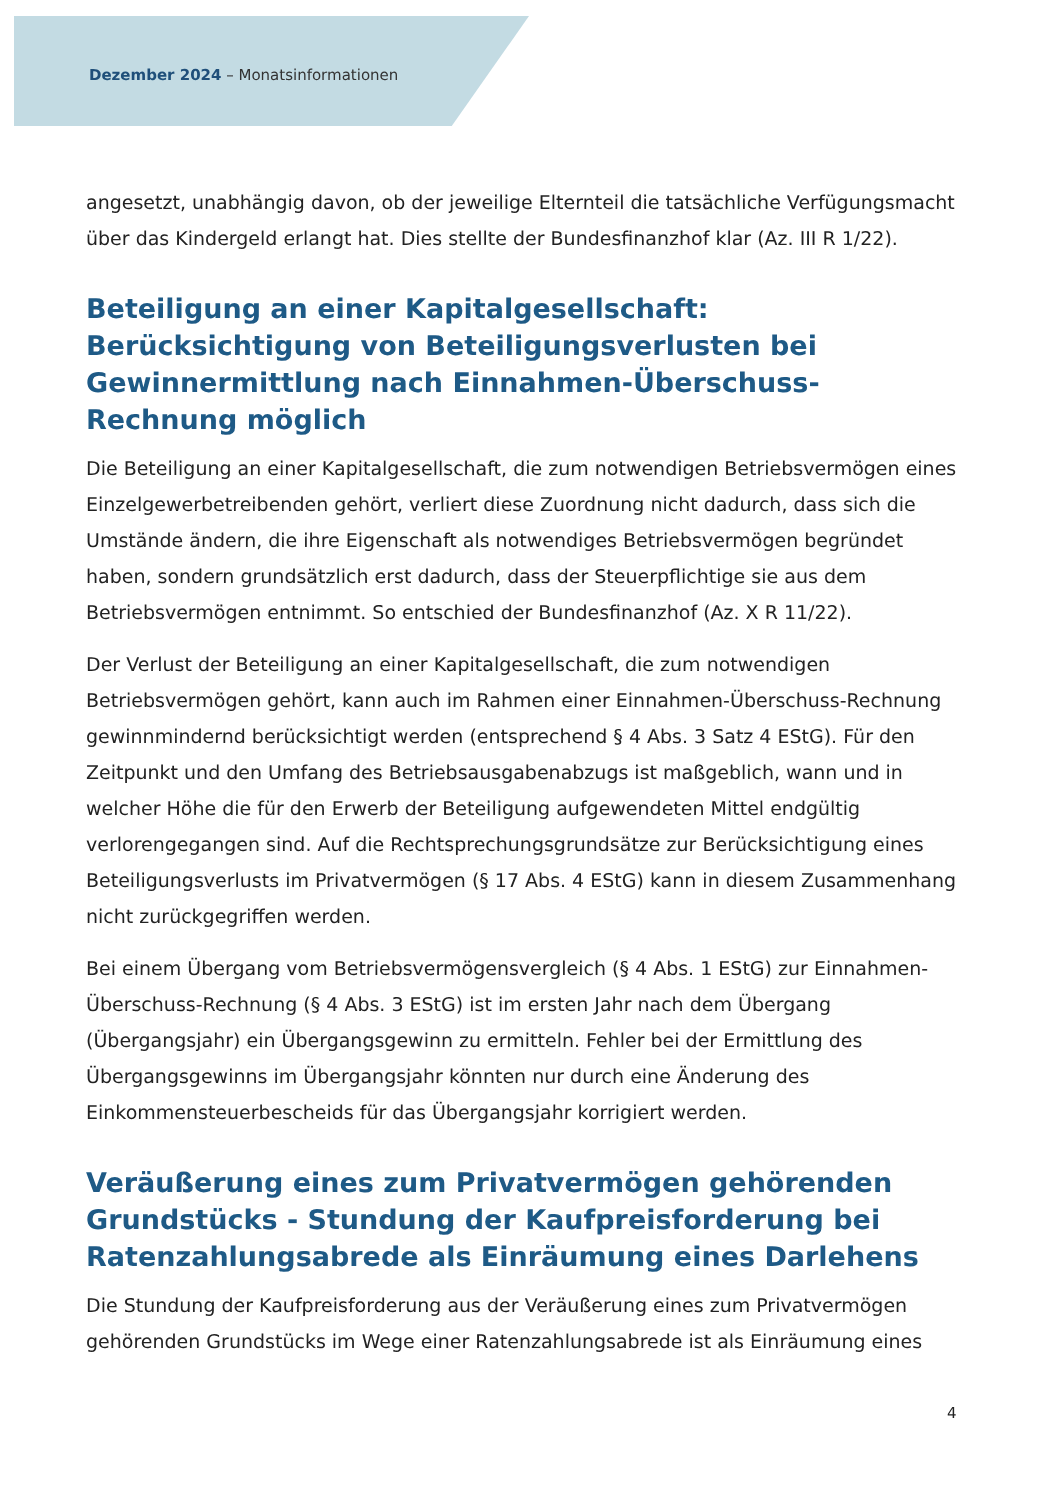Dezember 2024 – Monatsinformationen
angesetzt, unabhängig davon, ob der jeweilige Elternteil die tatsächliche Verfügungsmacht über das Kindergeld erlangt hat. Dies stellte der Bundesfinanzhof klar (Az. III R 1/22).
Beteiligung an einer Kapitalgesellschaft: Berücksichtigung von Beteiligungsverlusten bei Gewinnermittlung nach Einnahmen-Überschuss-Rechnung möglich
Die Beteiligung an einer Kapitalgesellschaft, die zum notwendigen Betriebsvermögen eines Einzelgewerbetreibenden gehört, verliert diese Zuordnung nicht dadurch, dass sich die Umstände ändern, die ihre Eigenschaft als notwendiges Betriebsvermögen begründet haben, sondern grundsätzlich erst dadurch, dass der Steuerpflichtige sie aus dem Betriebsvermögen entnimmt. So entschied der Bundesfinanzhof (Az. X R 11/22).
Der Verlust der Beteiligung an einer Kapitalgesellschaft, die zum notwendigen Betriebsvermögen gehört, kann auch im Rahmen einer Einnahmen-Überschuss-Rechnung gewinnmindernd berücksichtigt werden (entsprechend § 4 Abs. 3 Satz 4 EStG). Für den Zeitpunkt und den Umfang des Betriebsausgabenabzugs ist maßgeblich, wann und in welcher Höhe die für den Erwerb der Beteiligung aufgewendeten Mittel endgültig verlorengegangen sind. Auf die Rechtsprechungsgrundsätze zur Berücksichtigung eines Beteiligungsverlusts im Privatvermögen (§ 17 Abs. 4 EStG) kann in diesem Zusammenhang nicht zurückgegriffen werden.
Bei einem Übergang vom Betriebsvermögensvergleich (§ 4 Abs. 1 EStG) zur Einnahmen-Überschuss-Rechnung (§ 4 Abs. 3 EStG) ist im ersten Jahr nach dem Übergang (Übergangsjahr) ein Übergangsgewinn zu ermitteln. Fehler bei der Ermittlung des Übergangsgewinns im Übergangsjahr könnten nur durch eine Änderung des Einkommensteuerbescheids für das Übergangsjahr korrigiert werden.
Veräußerung eines zum Privatvermögen gehörenden Grundstücks - Stundung der Kaufpreisforderung bei Ratenzahlungsabrede als Einräumung eines Darlehens
Die Stundung der Kaufpreisforderung aus der Veräußerung eines zum Privatvermögen gehörenden Grundstücks im Wege einer Ratenzahlungsabrede ist als Einräumung eines
4